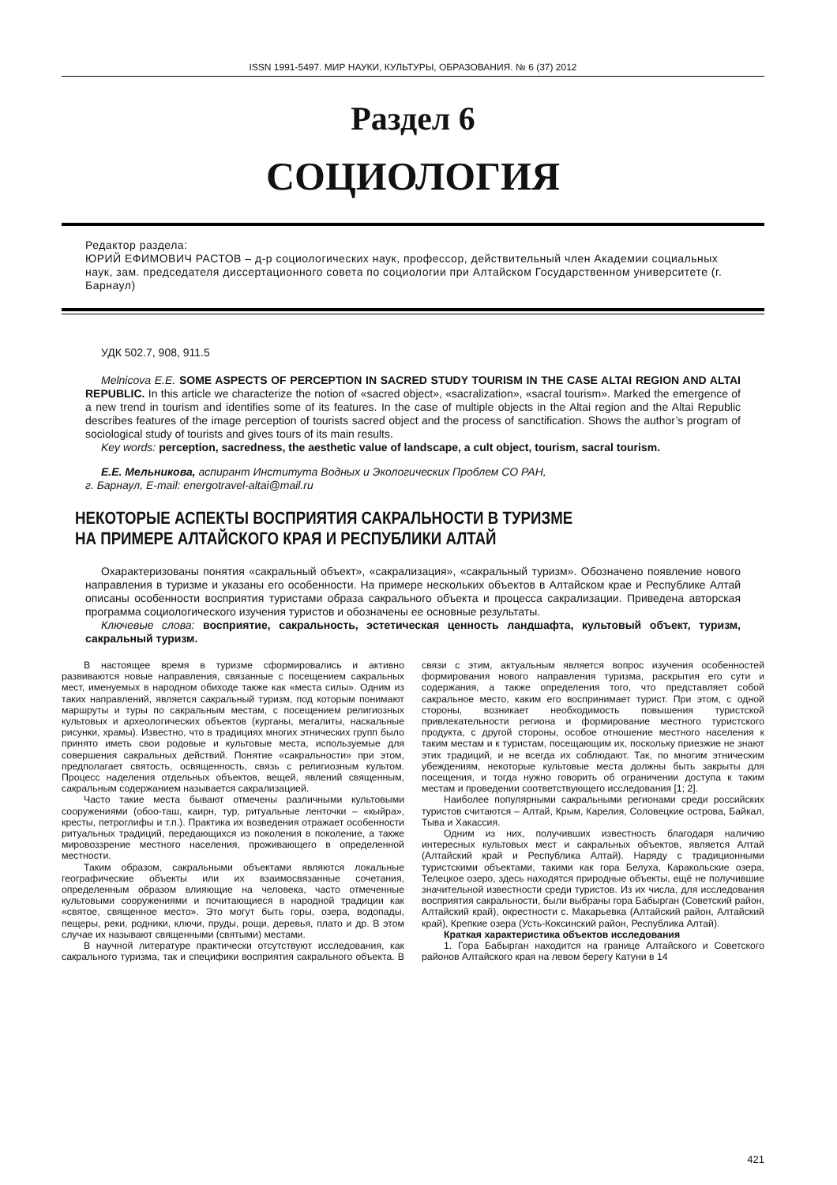ISSN 1991-5497. МИР НАУКИ, КУЛЬТУРЫ, ОБРАЗОВАНИЯ. № 6 (37) 2012
Раздел 6
СОЦИОЛОГИЯ
Редактор раздела:
ЮРИЙ ЕФИМОВИЧ РАСТОВ – д-р социологических наук, профессор, действительный член Академии социальных наук, зам. председателя диссертационного совета по социологии при Алтайском Государственном университете (г. Барнаул)
УДК 502.7, 908, 911.5
Melnicova E.E. SOME ASPECTS OF PERCEPTION IN SACRED STUDY TOURISM IN THE CASE ALTAI REGION AND ALTAI REPUBLIC. In this article we characterize the notion of «sacred object», «sacralization», «sacral tourism». Marked the emergence of a new trend in tourism and identifies some of its features. In the case of multiple objects in the Altai region and the Altai Republic describes features of the image perception of tourists sacred object and the process of sanctification. Shows the author’s program of sociological study of tourists and gives tours of its main results.
Key words: perception, sacredness, the aesthetic value of landscape, a cult object, tourism, sacral tourism.
Е.Е. Мельникова, аспирант Института Водных и Экологических Проблем СО РАН,
г. Барнаул, E-mail: energotravel-altai@mail.ru
НЕКОТОРЫЕ АСПЕКТЫ ВОСПРИЯТИЯ САКРАЛЬНОСТИ В ТУРИЗМЕ
НА ПРИМЕРЕ АЛТАЙСКОГО КРАЯ И РЕСПУБЛИКИ АЛТАЙ
Охарактеризованы понятия «сакральный объект», «сакрализация», «сакральный туризм». Обозначено появление нового направления в туризме и указаны его особенности. На примере нескольких объектов в Алтайском крае и Республике Алтай описаны особенности восприятия туристами образа сакрального объекта и процесса сакрализации. Приведена авторская программа социологического изучения туристов и обозначены ее основные результаты.
Ключевые слова: восприятие, сакральность, эстетическая ценность ландшафта, культовый объект, туризм, сакральный туризм.
В настоящее время в туризме сформировались и активно развиваются новые направления, связанные с посещением сакральных мест, именуемых в народном обиходе также как «места силы». Одним из таких направлений, является сакральный туризм, под которым понимают маршруты и туры по сакральным местам, с посещением религиозных культовых и археологических объектов (курганы, мегалиты, наскальные рисунки, храмы). Известно, что в традициях многих этнических групп было принято иметь свои родовые и культовые места, используемые для совершения сакральных действий. Понятие «сакральности» при этом, предполагает святость, освященность, связь с религиозным культом. Процесс наделения отдельных объектов, вещей, явлений священным, сакральным содержанием называется сакрализацией.
Часто такие места бывают отмечены различными культовыми сооружениями (обоо-таш, каирн, тур, ритуальные ленточки – «кыйра», кресты, петроглифы и т.п.). Практика их возведения отражает особенности ритуальных традиций, передающихся из поколения в поколение, а также мировоззрение местного населения, проживающего в определенной местности.
Таким образом, сакральными объектами являются локальные географические объекты или их взаимосвязанные сочетания, определенным образом влияющие на человека, часто отмеченные культовыми сооружениями и почитающиеся в народной традиции как «святое, священное место». Это могут быть горы, озера, водопады, пещеры, реки, родники, ключи, пруды, рощи, деревья, плато и др. В этом случае их называют священными (святыми) местами.
В научной литературе практически отсутствуют исследования, как сакрального туризма, так и специфики восприятия сакрального объекта. В связи с этим, актуальным является вопрос изучения особенностей формирования нового направления туризма, раскрытия его сути и содержания, а также определения того, что представляет собой сакральное место, каким его воспринимает турист. При этом, с одной стороны, возникает необходимость повышения туристской привлекательности региона и формирование местного туристского продукта, с другой стороны, особое отношение местного населения к таким местам и к туристам, посещающим их, поскольку приезжие не знают этих традиций, и не всегда их соблюдают. Так, по многим этническим убеждениям, некоторые культовые места должны быть закрыты для посещения, и тогда нужно говорить об ограничении доступа к таким местам и проведении соответствующего исследования [1; 2].
Наиболее популярными сакральными регионами среди российских туристов считаются – Алтай, Крым, Карелия, Соловецкие острова, Байкал, Тыва и Хакассия.
Одним из них, получивших известность благодаря наличию интересных культовых мест и сакральных объектов, является Алтай (Алтайский край и Республика Алтай). Наряду с традиционными туристскими объектами, такими как гора Белуха, Каракольские озера, Телецкое озеро, здесь находятся природные объекты, ещё не получившие значительной известности среди туристов. Из их числа, для исследования восприятия сакральности, были выбраны гора Бабырган (Советский район, Алтайский край), окрестности с. Макарьевка (Алтайский район, Алтайский край), Крепкие озера (Усть-Коксинский район, Республика Алтай).
Краткая характеристика объектов исследования
1. Гора Бабырган находится на границе Алтайского и Советского районов Алтайского края на левом берегу Катуни в 14
421